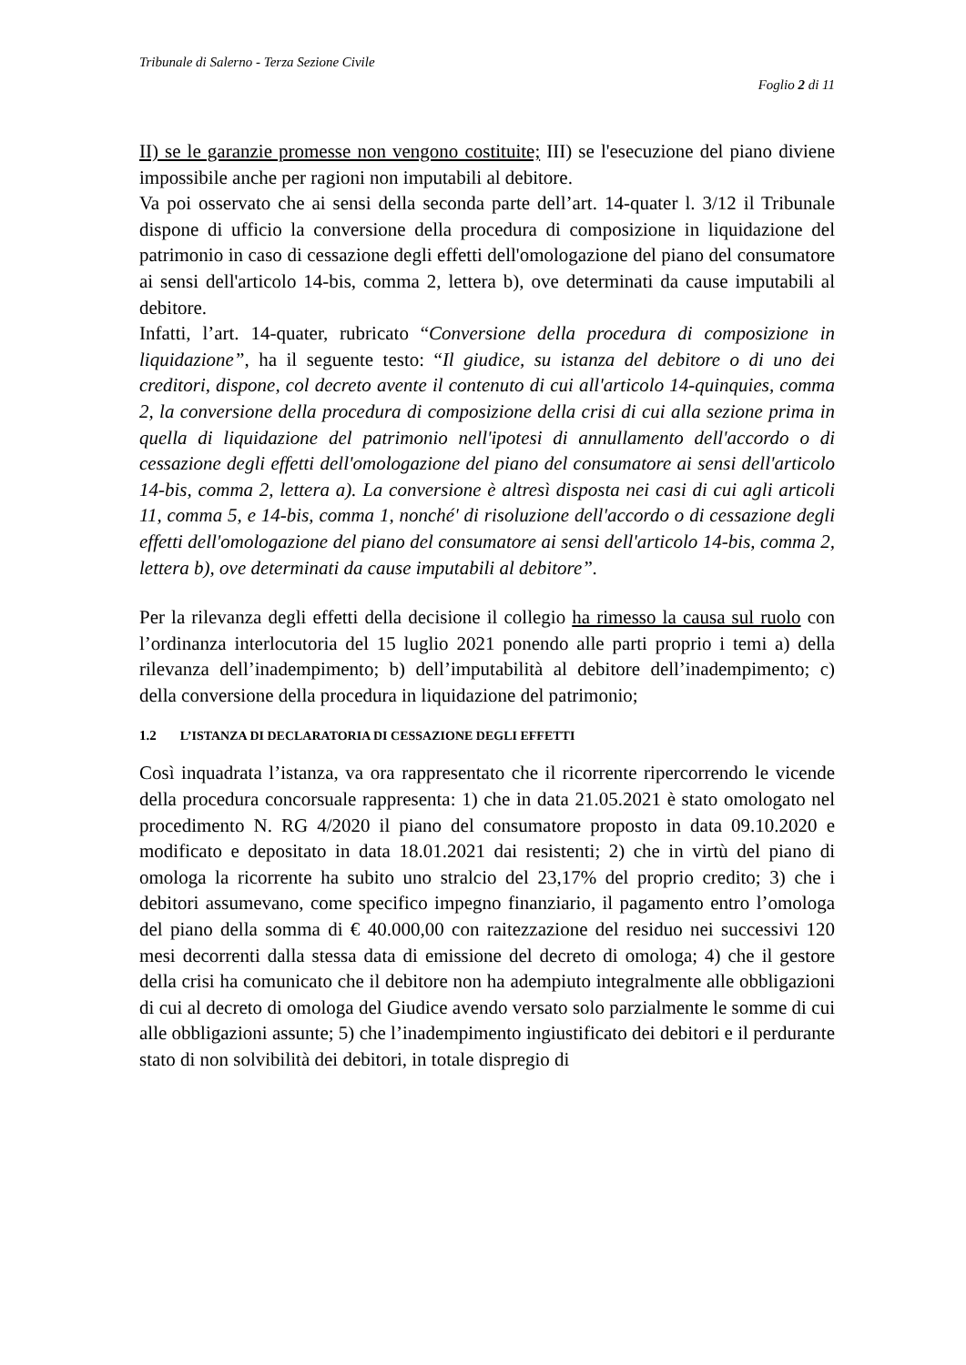Tribunale di Salerno - Terza Sezione Civile
Foglio 2 di 11
II) se le garanzie promesse non vengono costituite; III) se l'esecuzione del piano diviene impossibile anche per ragioni non imputabili al debitore.
Va poi osservato che ai sensi della seconda parte dell’art. 14-quater l. 3/12 il Tribunale dispone di ufficio la conversione della procedura di composizione in liquidazione del patrimonio in caso di cessazione degli effetti dell'omologazione del piano del consumatore ai sensi dell'articolo 14-bis, comma 2, lettera b), ove determinati da cause imputabili al debitore.
Infatti, l’art. 14-quater, rubricato “Conversione della procedura di composizione in liquidazione”, ha il seguente testo: “Il giudice, su istanza del debitore o di uno dei creditori, dispone, col decreto avente il contenuto di cui all'articolo 14-quinquies, comma 2, la conversione della procedura di composizione della crisi di cui alla sezione prima in quella di liquidazione del patrimonio nell'ipotesi di annullamento dell'accordo o di cessazione degli effetti dell'omologazione del piano del consumatore ai sensi dell'articolo 14-bis, comma 2, lettera a). La conversione è altresì disposta nei casi di cui agli articoli 11, comma 5, e 14-bis, comma 1, nonché' di risoluzione dell'accordo o di cessazione degli effetti dell'omologazione del piano del consumatore ai sensi dell'articolo 14-bis, comma 2, lettera b), ove determinati da cause imputabili al debitore”.
Per la rilevanza degli effetti della decisione il collegio ha rimesso la causa sul ruolo con l’ordinanza interlocutoria del 15 luglio 2021 ponendo alle parti proprio i temi a) della rilevanza dell’inadempimento; b) dell’imputabilità al debitore dell’inadempimento; c) della conversione della procedura in liquidazione del patrimonio;
1.2 L’ISTANZA DI DECLARATORIA DI CESSAZIONE DEGLI EFFETTI
Così inquadrata l’istanza, va ora rappresentato che il ricorrente ripercorrendo le vicende della procedura concorsuale rappresenta: 1) che in data 21.05.2021 è stato omologato nel procedimento N. RG 4/2020 il piano del consumatore proposto in data 09.10.2020 e modificato e depositato in data 18.01.2021 dai resistenti; 2) che in virtù del piano di omologa la ricorrente ha subito uno stralcio del 23,17% del proprio credito; 3) che i debitori assumevano, come specifico impegno finanziario, il pagamento entro l’omologa del piano della somma di € 40.000,00 con raitezzazione del residuo nei successivi 120 mesi decorrenti dalla stessa data di emissione del decreto di omologa; 4) che il gestore della crisi ha comunicato che il debitore non ha adempiuto integralmente alle obbligazioni di cui al decreto di omologa del Giudice avendo versato solo parzialmente le somme di cui alle obbligazioni assunte; 5) che l’inadempimento ingiustificato dei debitori e il perdurante stato di non solvibilità dei debitori, in totale dispregio di